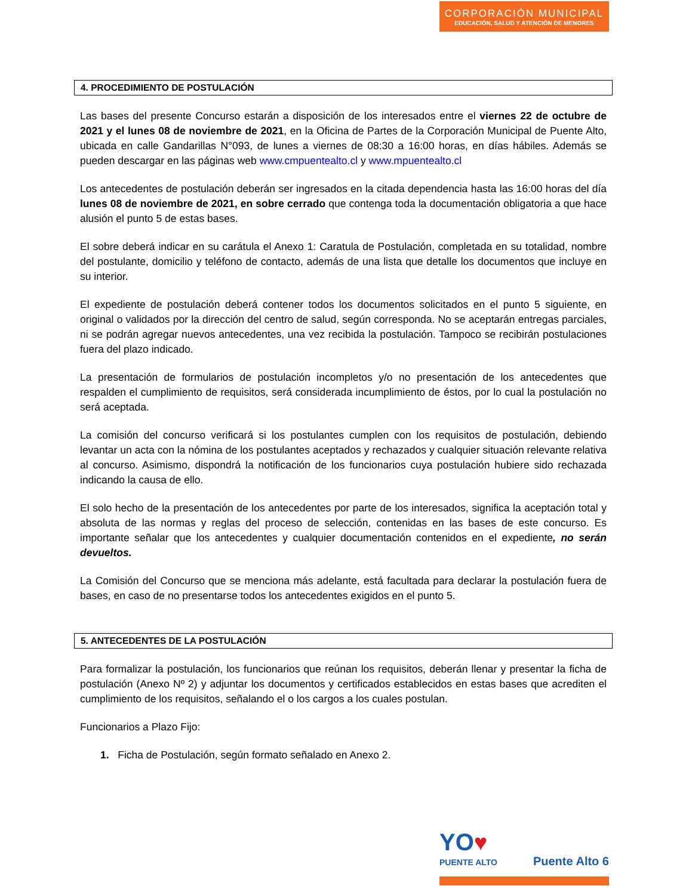CORPORACIÓN MUNICIPAL
EDUCACIÓN, SALUD Y ATENCIÓN DE MENORES
4. PROCEDIMIENTO DE POSTULACIÓN
Las bases del presente Concurso estarán a disposición de los interesados entre el viernes 22 de octubre de 2021 y el lunes 08 de noviembre de 2021, en la Oficina de Partes de la Corporación Municipal de Puente Alto, ubicada en calle Gandarillas N°093, de lunes a viernes de 08:30 a 16:00 horas, en días hábiles. Además se pueden descargar en las páginas web www.cmpuentealto.cl y www.mpuentealto.cl
Los antecedentes de postulación deberán ser ingresados en la citada dependencia hasta las 16:00 horas del día lunes 08 de noviembre de 2021, en sobre cerrado que contenga toda la documentación obligatoria a que hace alusión el punto 5 de estas bases.
El sobre deberá indicar en su carátula el Anexo 1: Caratula de Postulación, completada en su totalidad, nombre del postulante, domicilio y teléfono de contacto, además de una lista que detalle los documentos que incluye en su interior.
El expediente de postulación deberá contener todos los documentos solicitados en el punto 5 siguiente, en original o validados por la dirección del centro de salud, según corresponda. No se aceptarán entregas parciales, ni se podrán agregar nuevos antecedentes, una vez recibida la postulación. Tampoco se recibirán postulaciones fuera del plazo indicado.
La presentación de formularios de postulación incompletos y/o no presentación de los antecedentes que respalden el cumplimiento de requisitos, será considerada incumplimiento de éstos, por lo cual la postulación no será aceptada.
La comisión del concurso verificará si los postulantes cumplen con los requisitos de postulación, debiendo levantar un acta con la nómina de los postulantes aceptados y rechazados y cualquier situación relevante relativa al concurso. Asimismo, dispondrá la notificación de los funcionarios cuya postulación hubiere sido rechazada indicando la causa de ello.
El solo hecho de la presentación de los antecedentes por parte de los interesados, significa la aceptación total y absoluta de las normas y reglas del proceso de selección, contenidas en las bases de este concurso. Es importante señalar que los antecedentes y cualquier documentación contenidos en el expediente, no serán devueltos.
La Comisión del Concurso que se menciona más adelante, está facultada para declarar la postulación fuera de bases, en caso de no presentarse todos los antecedentes exigidos en el punto 5.
5. ANTECEDENTES DE LA POSTULACIÓN
Para formalizar la postulación, los funcionarios que reúnan los requisitos, deberán llenar y presentar la ficha de postulación (Anexo Nº 2) y adjuntar los documentos y certificados establecidos en estas bases que acrediten el cumplimiento de los requisitos, señalando el o los cargos a los cuales postulan.
Funcionarios a Plazo Fijo:
1. Ficha de Postulación, según formato señalado en Anexo 2.
YO♥
PUENTE ALTO
Puente Alto 6